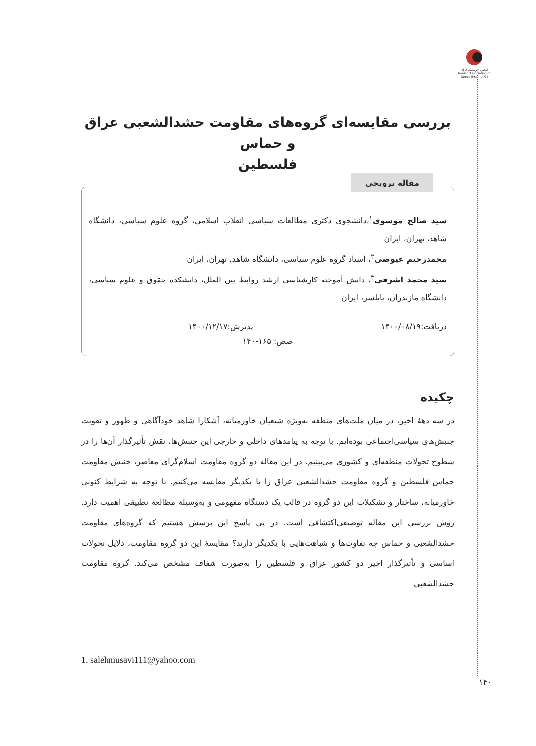انجمن ژئوپلیتیک ایران Iranian Association of Geopolitics (I.A.G)
بررسی مقایسه‌ای گروه‌های مقاومت حشدالشعبی عراق و حماس
فلسطین
مقاله ترویجی
سید صالح موسوی<sup>۱</sup>،دانشجوی دکتری مطالعات سیاسی انقلاب اسلامی، گروه علوم سیاسی، دانشگاه شاهد، تهران، ایران
محمدرحیم عیوضی<sup>۲</sup>، استاد گروه علوم سیاسی، دانشگاه شاهد، تهران، ایران
سید محمد اشرفی<sup>۳</sup>، دانش آموخته کارشناسی ارشد روابط بین الملل، دانشکده حقوق و علوم سیاسی، دانشگاه مازندران، بابلسر، ایران
دریافت:۱۴۰۰/۰۸/۱۹ پذیرش:۱۴۰۰/۱۲/۱۷
صص: ۱۶۵-۱۴۰
چکیده
در سه دهۀ اخیر، در میان ملت‌های منطقه به‌ویژه شیعیان خاورمیانه، آشکارا شاهد خودآگاهی و ظهور و تقویت جنبش‌های سیاسی‌اجتماعی بوده‌ایم. با توجه به پیامدهای داخلی و خارجی این جنبش‌ها، نقش تأثیرگذار آن‌ها را در سطوح تحولات منطقه‌ای و کشوری می‌بینیم. در این مقاله دو گروه مقاومت اسلام‌گرای معاصر، جنبش مقاومت حماس فلسطین و گروه مقاومت حشدالشعبی عراق را با یکدیگر مقایسه می‌کنیم. با توجه به شرایط کنونی خاورمیانه، ساختار و تشکیلات این دو گروه در قالب یک دستگاه مفهومی و به‌وسیلۀ مطالعۀ تطبیقی اهمیت دارد. روش بررسی این مقاله توصیفی‌اکتشافی است. در پی پاسخ این پرسش هستیم که گروه‌های مقاومت حشدالشعبی و حماس چه تفاوت‌ها و شباهت‌هایی با یکدیگر دارند؟ مقایسۀ این دو گروه مقاومت، دلایل تحولات اساسی و تأثیرگذار اخیر دو کشور عراق و فلسطین را به‌صورت شفاف مشخص می‌کند. گروه مقاومت حشدالشعبی
1. salehmusavi111@yahoo.com
۱۴۰